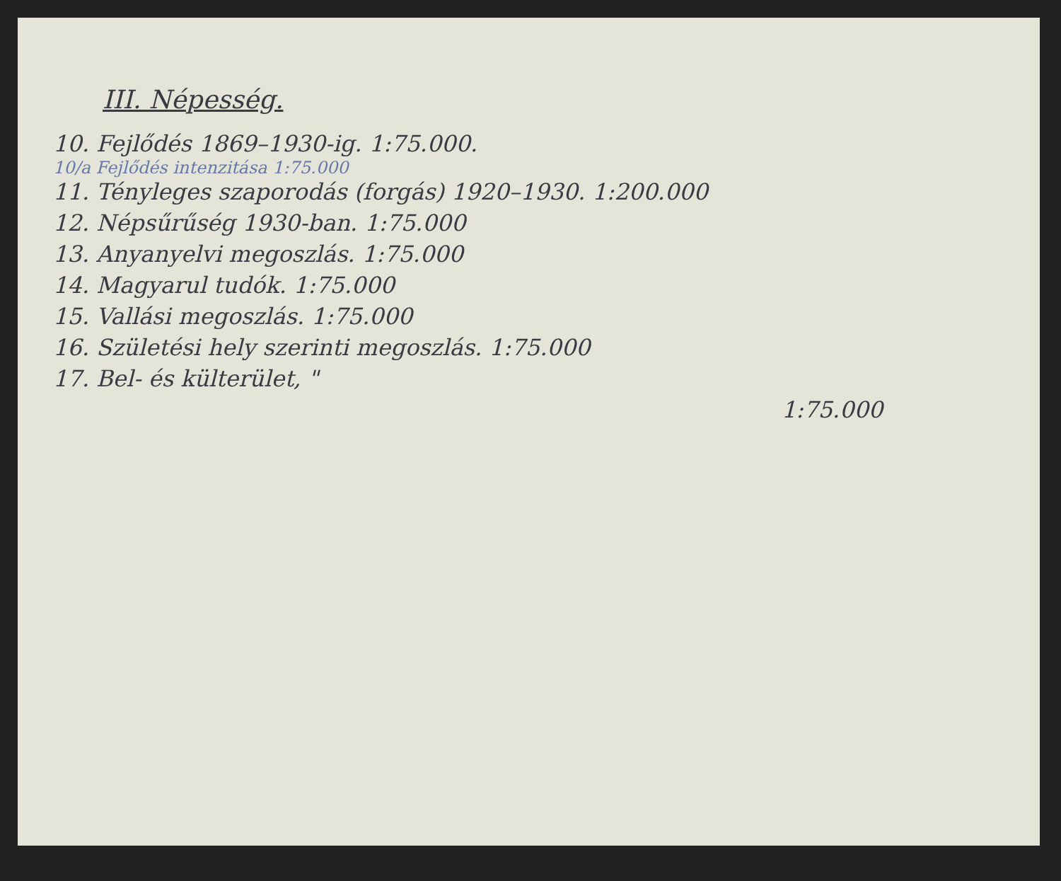III. Népesség.
10. Fejlődés 1869–1930-ig. 1:75.000.
10/a Fejlődés intenzitása 1:75.000
11. Tényleges szaporodás (forgás) 1920–1930. 1:200.000
12. Népsűrűség 1930-ban. 1:75.000
13. Anyanyelvi megoszlás. 1:75.000
14. Magyarul tudók. 1:75.000
15. Vallási megoszlás. 1:75.000
16. Születési hely szerinti megoszlás. 1:75.000
17. Bel- és külterület, "
1:75.000